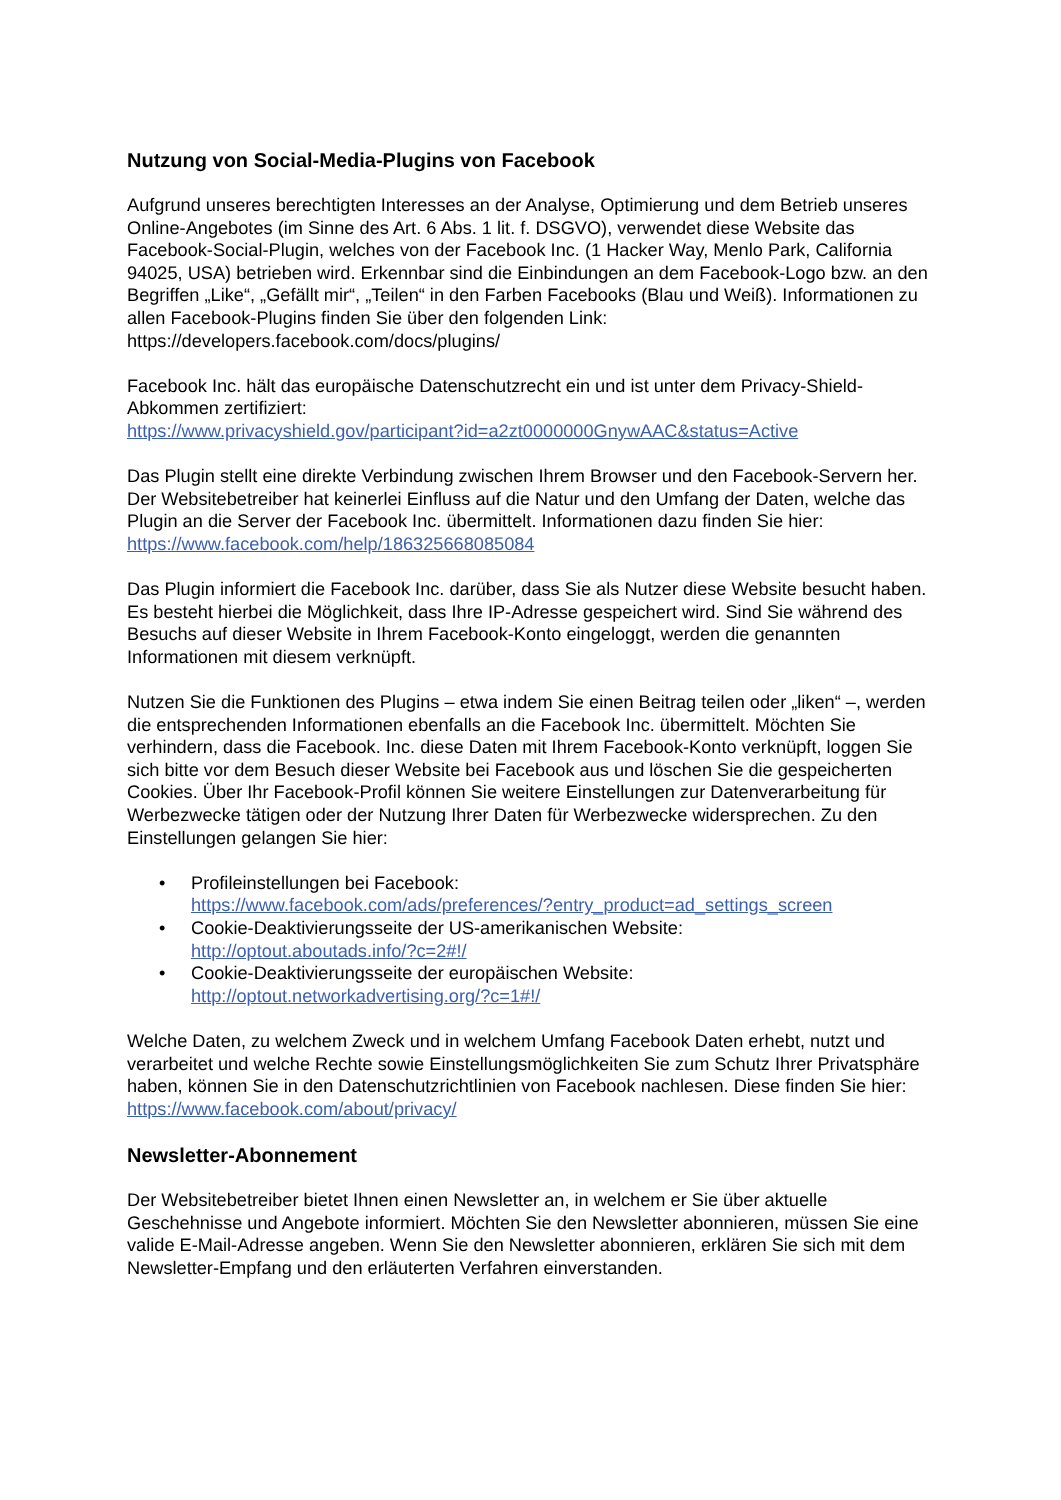Nutzung von Social-Media-Plugins von Facebook
Aufgrund unseres berechtigten Interesses an der Analyse, Optimierung und dem Betrieb unseres Online-Angebotes (im Sinne des Art. 6 Abs. 1 lit. f. DSGVO), verwendet diese Website das Facebook-Social-Plugin, welches von der Facebook Inc. (1 Hacker Way, Menlo Park, California 94025, USA) betrieben wird. Erkennbar sind die Einbindungen an dem Facebook-Logo bzw. an den Begriffen „Like“, „Gefällt mir“, „Teilen“ in den Farben Facebooks (Blau und Weiß). Informationen zu allen Facebook-Plugins finden Sie über den folgenden Link: https://developers.facebook.com/docs/plugins/
Facebook Inc. hält das europäische Datenschutzrecht ein und ist unter dem Privacy-Shield-Abkommen zertifiziert:
https://www.privacyshield.gov/participant?id=a2zt0000000GnywAAC&status=Active
Das Plugin stellt eine direkte Verbindung zwischen Ihrem Browser und den Facebook-Servern her. Der Websitebetreiber hat keinerlei Einfluss auf die Natur und den Umfang der Daten, welche das Plugin an die Server der Facebook Inc. übermittelt. Informationen dazu finden Sie hier: https://www.facebook.com/help/186325668085084
Das Plugin informiert die Facebook Inc. darüber, dass Sie als Nutzer diese Website besucht haben. Es besteht hierbei die Möglichkeit, dass Ihre IP-Adresse gespeichert wird. Sind Sie während des Besuchs auf dieser Website in Ihrem Facebook-Konto eingeloggt, werden die genannten Informationen mit diesem verknüpft.
Nutzen Sie die Funktionen des Plugins – etwa indem Sie einen Beitrag teilen oder „liken“ –, werden die entsprechenden Informationen ebenfalls an die Facebook Inc. übermittelt. Möchten Sie verhindern, dass die Facebook. Inc. diese Daten mit Ihrem Facebook-Konto verknüpft, loggen Sie sich bitte vor dem Besuch dieser Website bei Facebook aus und löschen Sie die gespeicherten Cookies. Über Ihr Facebook-Profil können Sie weitere Einstellungen zur Datenverarbeitung für Werbezwecke tätigen oder der Nutzung Ihrer Daten für Werbezwecke widersprechen. Zu den Einstellungen gelangen Sie hier:
• Profileinstellungen bei Facebook:
https://www.facebook.com/ads/preferences/?entry_product=ad_settings_screen
• Cookie-Deaktivierungsseite der US-amerikanischen Website:
http://optout.aboutads.info/?c=2#!/
• Cookie-Deaktivierungsseite der europäischen Website:
http://optout.networkadvertising.org/?c=1#!/
Welche Daten, zu welchem Zweck und in welchem Umfang Facebook Daten erhebt, nutzt und verarbeitet und welche Rechte sowie Einstellungsmöglichkeiten Sie zum Schutz Ihrer Privatsphäre haben, können Sie in den Datenschutzrichtlinien von Facebook nachlesen. Diese finden Sie hier: https://www.facebook.com/about/privacy/
Newsletter-Abonnement
Der Websitebetreiber bietet Ihnen einen Newsletter an, in welchem er Sie über aktuelle Geschehnisse und Angebote informiert. Möchten Sie den Newsletter abonnieren, müssen Sie eine valide E-Mail-Adresse angeben. Wenn Sie den Newsletter abonnieren, erklären Sie sich mit dem Newsletter-Empfang und den erläuterten Verfahren einverstanden.